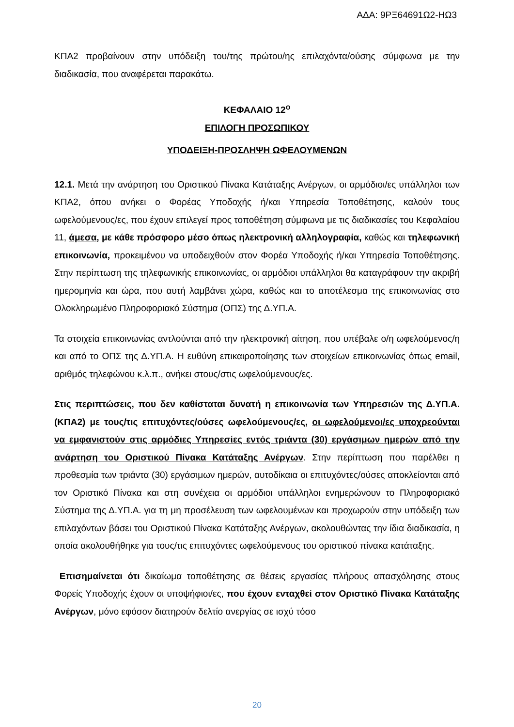ΑΔΑ: 9ΡΞ64691Ω2-ΗΩ3
ΚΠΑ2 προβαίνουν στην υπόδειξη του/της πρώτου/ης επιλαχόντα/ούσης σύμφωνα με την διαδικασία, που αναφέρεται παρακάτω.
ΚΕΦΑΛΑΙΟ 12<sup>ο</sup>
ΕΠΙΛΟΓΗ ΠΡΟΣΩΠΙΚΟΥ
ΥΠΟΔΕΙΞΗ-ΠΡΟΣΛΗΨΗ ΩΦΕΛΟΥΜΕΝΩΝ
12.1. Μετά την ανάρτηση του Οριστικού Πίνακα Κατάταξης Ανέργων, οι αρμόδιοι/ες υπάλληλοι των ΚΠΑ2, όπου ανήκει ο Φορέας Υποδοχής ή/και Υπηρεσία Τοποθέτησης, καλούν τους ωφελούμενους/ες, που έχουν επιλεγεί προς τοποθέτηση σύμφωνα με τις διαδικασίες του Κεφαλαίου 11, άμεσα, με κάθε πρόσφορο μέσο όπως ηλεκτρονική αλληλογραφία, καθώς και τηλεφωνική επικοινωνία, προκειμένου να υποδειχθούν στον Φορέα Υποδοχής ή/και Υπηρεσία Τοποθέτησης. Στην περίπτωση της τηλεφωνικής επικοινωνίας, οι αρμόδιοι υπάλληλοι θα καταγράφουν την ακριβή ημερομηνία και ώρα, που αυτή λαμβάνει χώρα, καθώς και το αποτέλεσμα της επικοινωνίας στο Ολοκληρωμένο Πληροφοριακό Σύστημα (ΟΠΣ) της Δ.ΥΠ.Α.
Τα στοιχεία επικοινωνίας αντλούνται από την ηλεκτρονική αίτηση, που υπέβαλε ο/η ωφελούμενος/η και από το ΟΠΣ της Δ.ΥΠ.Α. Η ευθύνη επικαιροποίησης των στοιχείων επικοινωνίας όπως email, αριθμός τηλεφώνου κ.λ.π., ανήκει στους/στις ωφελούμενους/ες.
Στις περιπτώσεις, που δεν καθίσταται δυνατή η επικοινωνία των Υπηρεσιών της Δ.ΥΠ.Α. (ΚΠΑ2) με τους/τις επιτυχόντες/ούσες ωφελούμενους/ες, οι ωφελούμενοι/ες υποχρεούνται να εμφανιστούν στις αρμόδιες Υπηρεσίες εντός τριάντα (30) εργάσιμων ημερών από την ανάρτηση του Οριστικού Πίνακα Κατάταξης Ανέργων. Στην περίπτωση που παρέλθει η προθεσμία των τριάντα (30) εργάσιμων ημερών, αυτοδίκαια οι επιτυχόντες/ούσες αποκλείονται από τον Οριστικό Πίνακα και στη συνέχεια οι αρμόδιοι υπάλληλοι ενημερώνουν το Πληροφοριακό Σύστημα της Δ.ΥΠ.Α. για τη μη προσέλευση των ωφελουμένων και προχωρούν στην υπόδειξη των επιλαχόντων βάσει του Οριστικού Πίνακα Κατάταξης Ανέργων, ακολουθώντας την ίδια διαδικασία, η οποία ακολουθήθηκε για τους/τις επιτυχόντες ωφελούμενους του οριστικού πίνακα κατάταξης.
Επισημαίνεται ότι δικαίωμα τοποθέτησης σε θέσεις εργασίας πλήρους απασχόλησης στους Φορείς Υποδοχής έχουν οι υποψήφιοι/ες, που έχουν ενταχθεί στον Οριστικό Πίνακα Κατάταξης Ανέργων, μόνο εφόσον διατηρούν δελτίο ανεργίας σε ισχύ τόσο
20